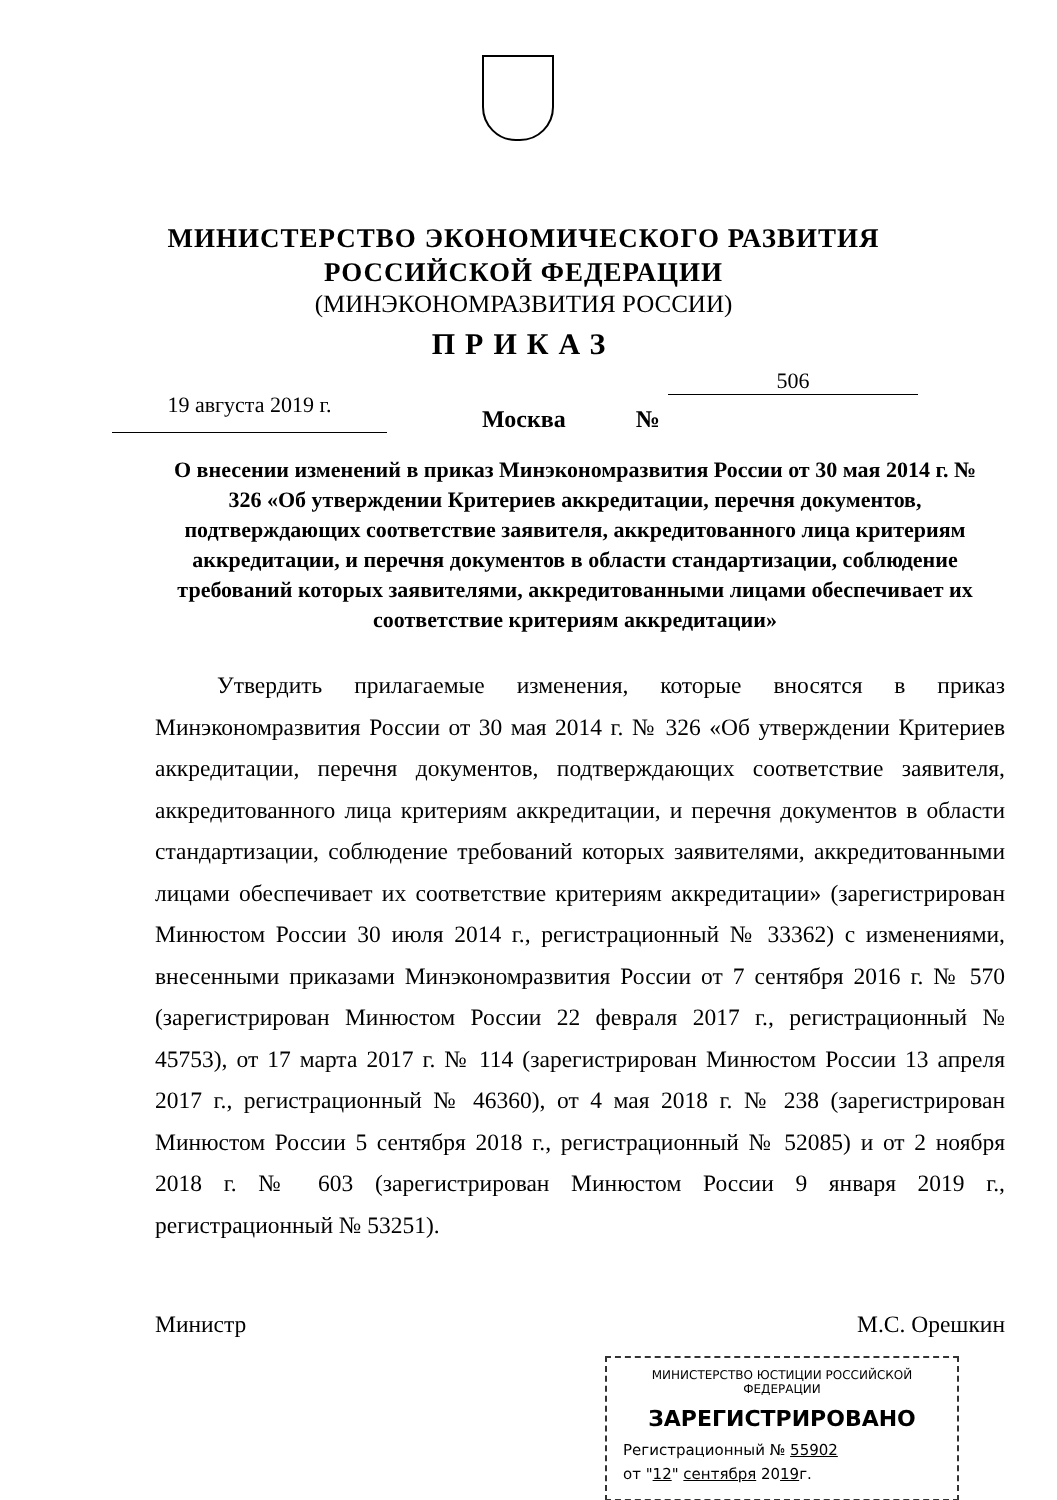МИНИСТЕРСТВО ЭКОНОМИЧЕСКОГО РАЗВИТИЯ
РОССИЙСКОЙ ФЕДЕРАЦИИ
(МИНЭКОНОМРАЗВИТИЯ РОССИИ)
ПРИКАЗ
19 августа 2019 г.
Москва
№
506
О внесении изменений в приказ Минэкономразвития России от 30 мая 2014 г. № 326 «Об утверждении Критериев аккредитации, перечня документов, подтверждающих соответствие заявителя, аккредитованного лица критериям аккредитации, и перечня документов в области стандартизации, соблюдение требований которых заявителями, аккредитованными лицами обеспечивает их соответствие критериям аккредитации»
Утвердить прилагаемые изменения, которые вносятся в приказ Минэкономразвития России от 30 мая 2014 г. № 326 «Об утверждении Критериев аккредитации, перечня документов, подтверждающих соответствие заявителя, аккредитованного лица критериям аккредитации, и перечня документов в области стандартизации, соблюдение требований которых заявителями, аккредитованными лицами обеспечивает их соответствие критериям аккредитации» (зарегистрирован Минюстом России 30 июля 2014 г., регистрационный № 33362) с изменениями, внесенными приказами Минэкономразвития России от 7 сентября 2016 г. № 570 (зарегистрирован Минюстом России 22 февраля 2017 г., регистрационный № 45753), от 17 марта 2017 г. № 114 (зарегистрирован Минюстом России 13 апреля 2017 г., регистрационный № 46360), от 4 мая 2018 г. № 238 (зарегистрирован Минюстом России 5 сентября 2018 г., регистрационный № 52085) и от 2 ноября 2018 г. № 603 (зарегистрирован Минюстом России 9 января 2019 г., регистрационный № 53251).
Министр М.С. Орешкин
МИНИСТЕРСТВО ЮСТИЦИИ РОССИЙСКОЙ ФЕДЕРАЦИИ
ЗАРЕГИСТРИРОВАНО
Регистрационный № 55902
от "12" сентября 2019г.